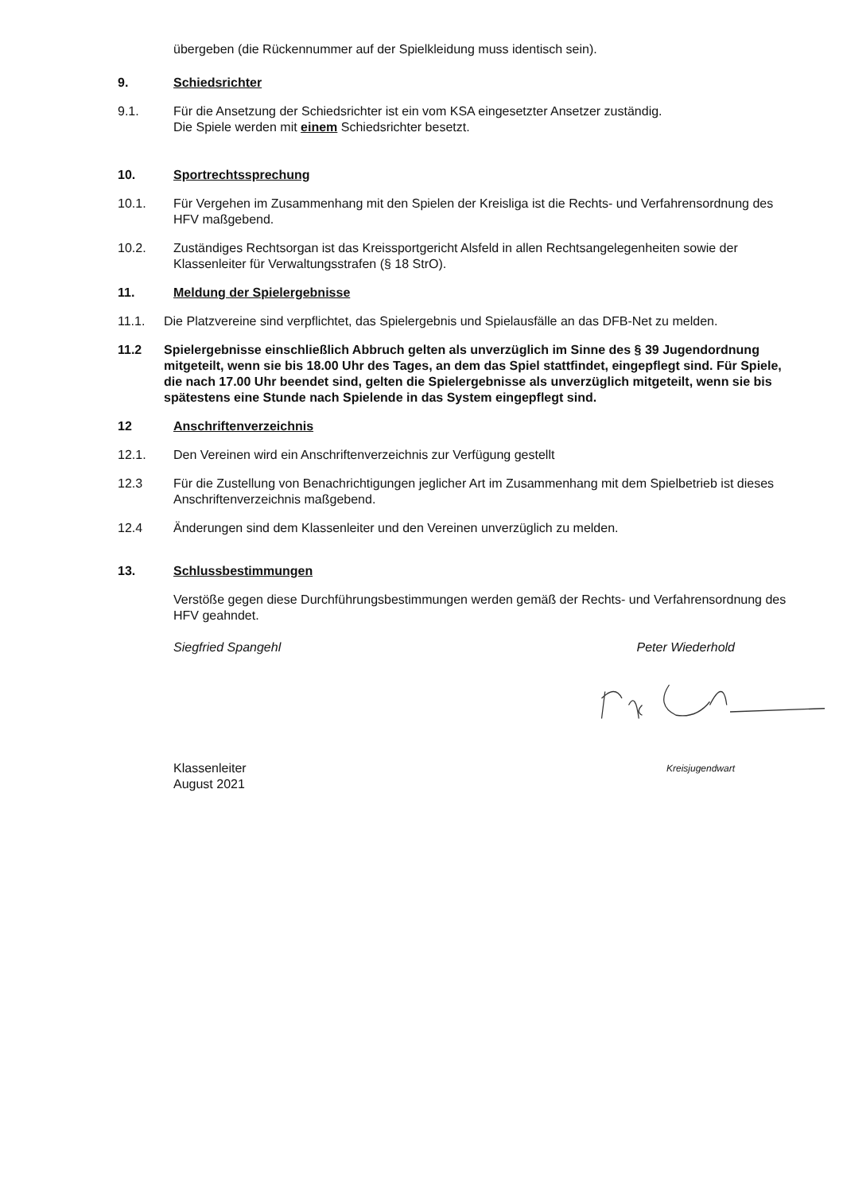übergeben (die Rückennummer auf der Spielkleidung muss identisch sein).
9. Schiedsrichter
9.1. Für die Ansetzung der Schiedsrichter ist ein vom KSA eingesetzter Ansetzer zuständig.
Die Spiele werden mit einem Schiedsrichter besetzt.
10. Sportrechtssprechung
10.1. Für Vergehen im Zusammenhang mit den Spielen der Kreisliga ist die Rechts- und Verfahrensordnung des HFV maßgebend.
10.2. Zuständiges Rechtsorgan ist das Kreissportgericht Alsfeld in allen Rechtsangelegenheiten sowie der Klassenleiter für Verwaltungsstrafen (§ 18 StrO).
11. Meldung der Spielergebnisse
11.1. Die Platzvereine sind verpflichtet, das Spielergebnis und Spielausfälle an das DFB-Net zu melden.
11.2 Spielergebnisse einschließlich Abbruch gelten als unverzüglich im Sinne des § 39 Jugendordnung mitgeteilt, wenn sie bis 18.00 Uhr des Tages, an dem das Spiel stattfindet, eingepflegt sind. Für Spiele, die nach 17.00 Uhr beendet sind, gelten die Spielergebnisse als unverzüglich mitgeteilt, wenn sie bis spätestens eine Stunde nach Spielende in das System eingepflegt sind.
12 Anschriftenverzeichnis
12.1. Den Vereinen wird ein Anschriftenverzeichnis zur Verfügung gestellt
12.3 Für die Zustellung von Benachrichtigungen jeglicher Art im Zusammenhang mit dem Spielbetrieb ist dieses Anschriftenverzeichnis maßgebend.
12.4 Änderungen sind dem Klassenleiter und den Vereinen unverzüglich zu melden.
13. Schlussbestimmungen
Verstöße gegen diese Durchführungsbestimmungen werden gemäß der Rechts- und Verfahrensordnung des HFV geahndet.
Siegfried Spangehl Peter Wiederhold
Klassenleiter
August 2021 Kreisjugendwart